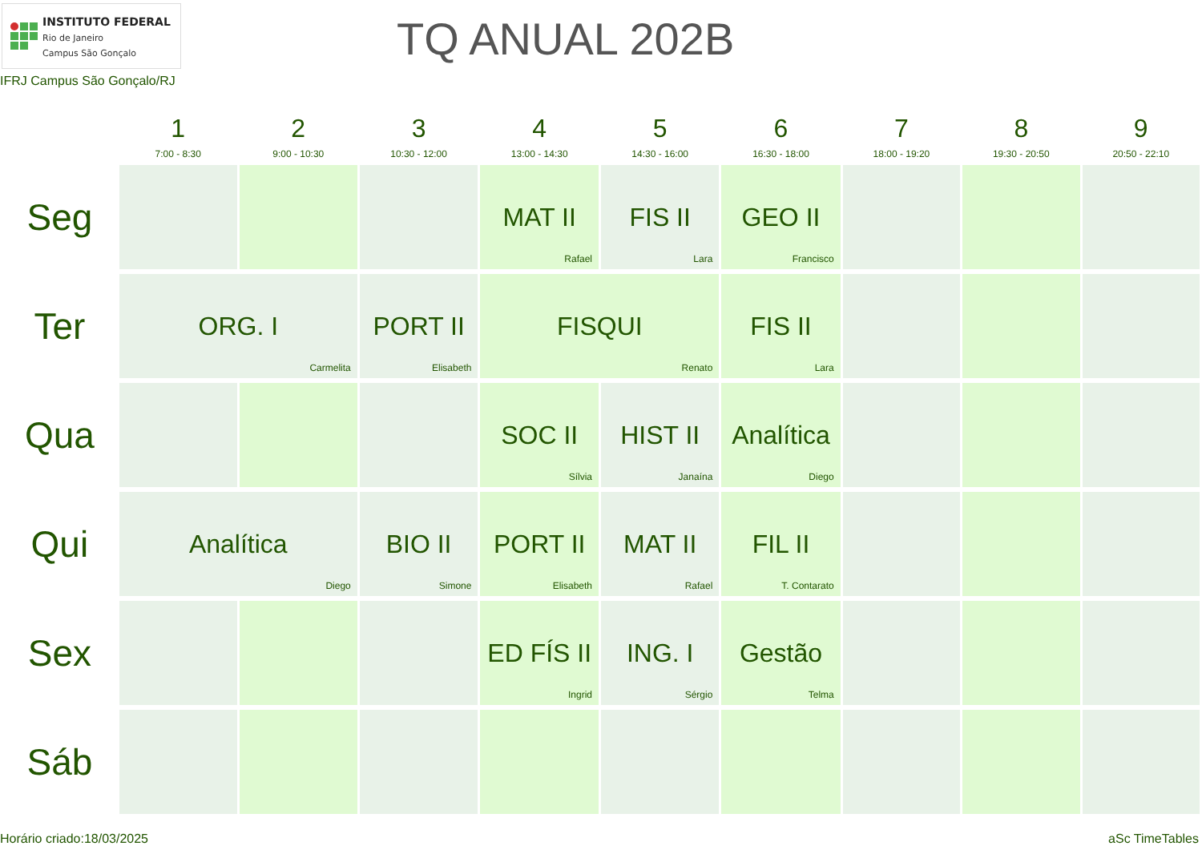INSTITUTO FEDERAL
Rio de Janeiro
Campus São Gonçalo
TQ ANUAL 202B
IFRJ Campus São Gonçalo/RJ
| | 1 7:00 - 8:30 | 2 9:00 - 10:30 | 3 10:30 - 12:00 | 4 13:00 - 14:30 | 5 14:30 - 16:00 | 6 16:30 - 18:00 | 7 18:00 - 19:20 | 8 19:30 - 20:50 | 9 20:50 - 22:10 |
| --- | --- | --- | --- | --- | --- | --- | --- | --- | --- |
| Seg | | | | MAT II Rafael | FIS II Lara | GEO II Francisco | | | |
| Ter | ORG. I Carmelita | | PORT II Elisabeth | FISQUI Renato | | FIS II Lara | | | |
| Qua | | | | SOC II Sílvia | HIST II Janaína | Analítica Diego | | | |
| Qui | Analítica Diego | | BIO II Simone | PORT II Elisabeth | MAT II Rafael | FIL II T. Contarato | | | |
| Sex | | | | ED FÍS II Ingrid | ING. I Sérgio | Gestão Telma | | | |
| Sáb | | | | | | | | | |
Horário criado:18/03/2025 aSc TimeTables